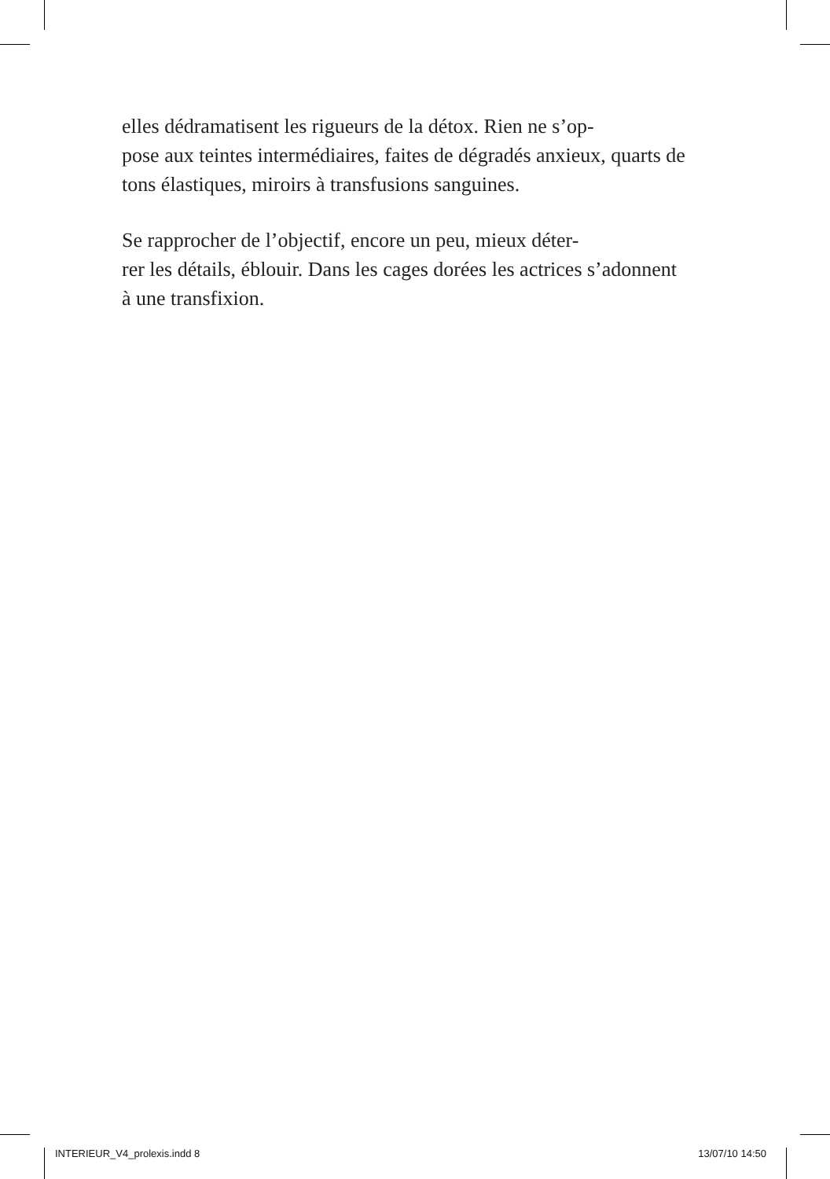elles dédramatisent les rigueurs de la détox. Rien ne s’op-
pose aux teintes intermédiaires, faites de dégradés anxieux, quarts de tons élastiques, miroirs à transfusions sanguines.
Se rapprocher de l’objectif, encore un peu, mieux déter-
rer les détails, éblouir. Dans les cages dorées les actrices s’adonnent à une transfixion.
INTERIEUR_V4_prolexis.indd 8 13/07/10 14:50